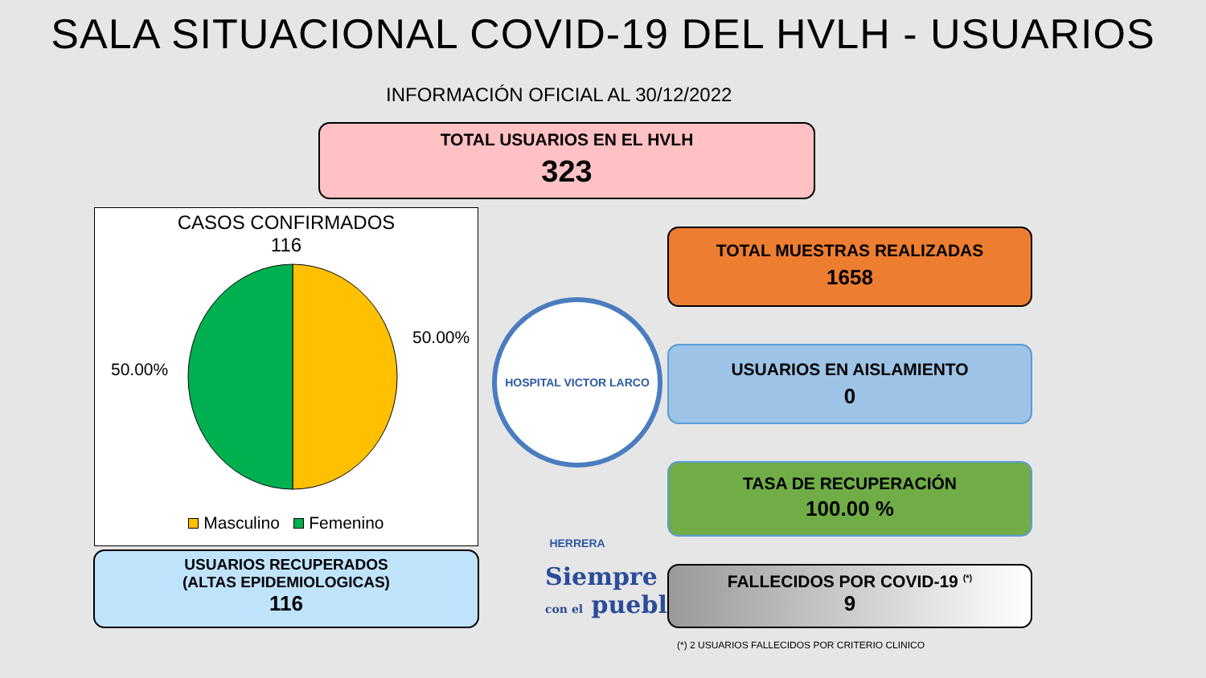SALA SITUACIONAL COVID-19 DEL HVLH - USUARIOS
INFORMACIÓN OFICIAL AL 30/12/2022
TOTAL USUARIOS EN EL HVLH
323
CASOS CONFIRMADOS
116
50.00%
50.00%
Masculino Femenino
HOSPITAL VICTOR LARCO HERRERA
TOTAL MUESTRAS REALIZADAS
1658
USUARIOS EN AISLAMIENTO
0
TASA DE RECUPERACIÓN
100.00 %
USUARIOS RECUPERADOS
(ALTAS EPIDEMIOLOGICAS)
116
Siempre
con el pueblo
FALLECIDOS POR COVID-19 <sup>(*)</sup>
9
(*) 2 USUARIOS FALLECIDOS POR CRITERIO CLINICO